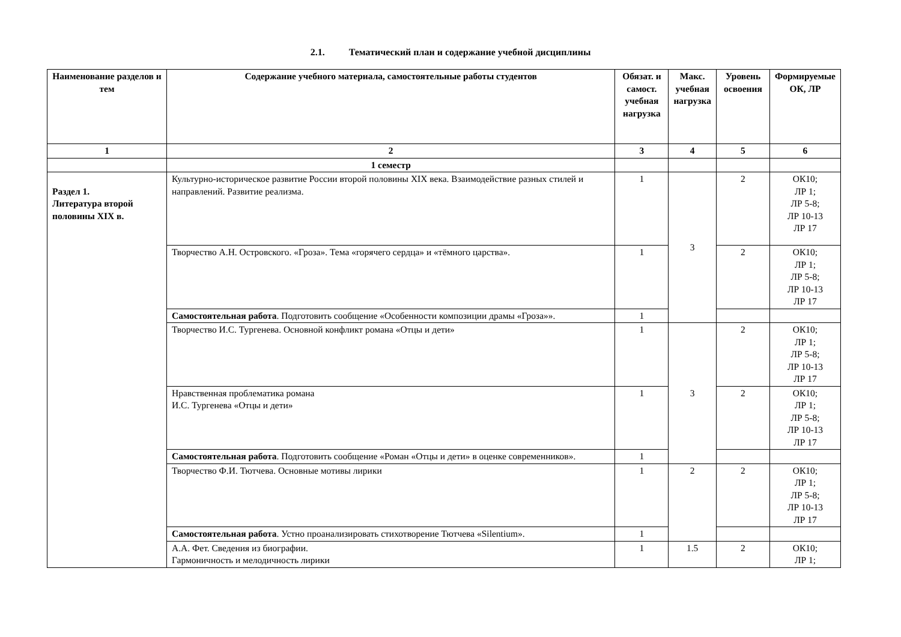2.1. Тематический план и содержание учебной дисциплины
| Наименование разделов и тем | Содержание учебного материала, самостоятельные работы студентов | Обязат. и самост. учебная нагрузка | Макс. учебная нагрузка | Уровень освоения | Формируемые ОК, ЛР |
| --- | --- | --- | --- | --- | --- |
| 1 | 2 | 3 | 4 | 5 | 6 |
| | 1 семестр | | | | |
| Раздел 1. Литература второй половины XIX в. | Культурно-историческое развитие России второй половины XIX века. Взаимодействие разных стилей и направлений. Развитие реализма. | 1 | 3 | 2 | ОК10; ЛР 1; ЛР 5-8; ЛР 10-13 ЛР 17 |
| | Творчество А.Н. Островского. «Гроза». Тема «горячего сердца» и «тёмного царства». | 1 | | 2 | ОК10; ЛР 1; ЛР 5-8; ЛР 10-13 ЛР 17 |
| | Самостоятельная работа . Подготовить сообщение «Особенности композиции драмы «Гроза»». | 1 | | | |
| | Творчество И.С. Тургенева. Основной конфликт романа «Отцы и дети» | 1 | 3 | 2 | ОК10; ЛР 1; ЛР 5-8; ЛР 10-13 ЛР 17 |
| | Нравственная проблематика романа И.С. Тургенева «Отцы и дети» | 1 | | 2 | ОК10; ЛР 1; ЛР 5-8; ЛР 10-13 ЛР 17 |
| | Самостоятельная работа . Подготовить сообщение «Роман «Отцы и дети» в оценке современников». | 1 | | | |
| | Творчество Ф.И. Тютчева. Основные мотивы лирики | 1 | 2 | 2 | ОК10; ЛР 1; ЛР 5-8; ЛР 10-13 ЛР 17 |
| | Самостоятельная работа . Устно проанализировать стихотворение Тютчева «Silentium». | 1 | | | |
| | А.А. Фет. Сведения из биографии. Гармоничность и мелодичность лирики | 1 | 1.5 | 2 | ОК10; ЛР 1; |